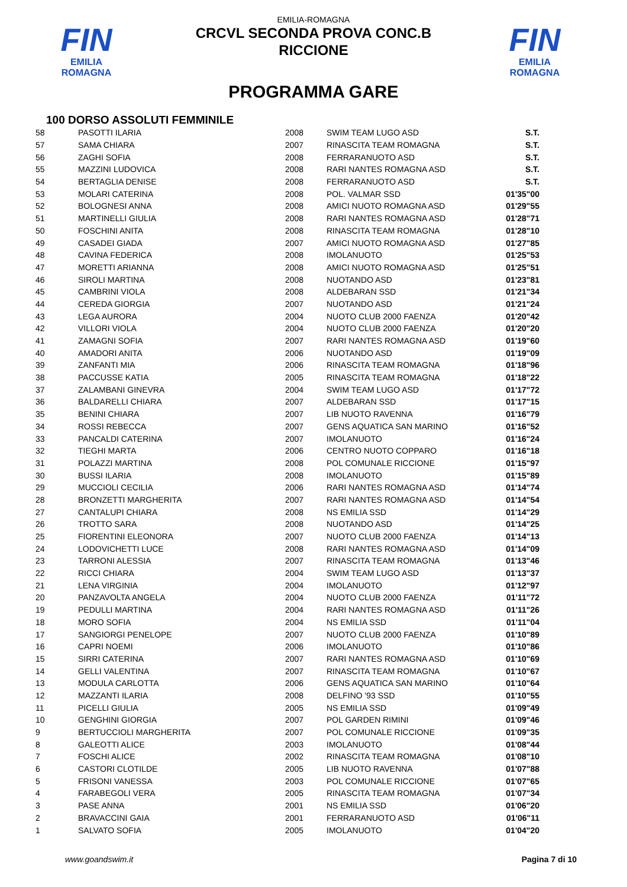FIN
EMILIA ROMAGNA
FIN
EMILIA ROMAGNA
EMILIA-ROMAGNA
CRCVL SECONDA PROVA CONC.B
RICCIONE
PROGRAMMA GARE
100 DORSO ASSOLUTI FEMMINILE
| 58 | PASOTTI ILARIA | 2008 | SWIM TEAM LUGO ASD | S.T. |
| 57 | SAMA CHIARA | 2007 | RINASCITA TEAM ROMAGNA | S.T. |
| 56 | ZAGHI SOFIA | 2008 | FERRARANUOTO ASD | S.T. |
| 55 | MAZZINI LUDOVICA | 2008 | RARI NANTES ROMAGNA ASD | S.T. |
| 54 | BERTAGLIA DENISE | 2008 | FERRARANUOTO ASD | S.T. |
| 53 | MOLARI CATERINA | 2008 | POL. VALMAR SSD | 01'35"00 |
| 52 | BOLOGNESI ANNA | 2008 | AMICI NUOTO ROMAGNA ASD | 01'29"55 |
| 51 | MARTINELLI GIULIA | 2008 | RARI NANTES ROMAGNA ASD | 01'28"71 |
| 50 | FOSCHINI ANITA | 2008 | RINASCITA TEAM ROMAGNA | 01'28"10 |
| 49 | CASADEI GIADA | 2007 | AMICI NUOTO ROMAGNA ASD | 01'27"85 |
| 48 | CAVINA FEDERICA | 2008 | IMOLANUOTO | 01'25"53 |
| 47 | MORETTI ARIANNA | 2008 | AMICI NUOTO ROMAGNA ASD | 01'25"51 |
| 46 | SIROLI MARTINA | 2008 | NUOTANDO ASD | 01'23"81 |
| 45 | CAMBRINI VIOLA | 2008 | ALDEBARAN SSD | 01'21"34 |
| 44 | CEREDA GIORGIA | 2007 | NUOTANDO ASD | 01'21"24 |
| 43 | LEGA AURORA | 2004 | NUOTO CLUB 2000 FAENZA | 01'20"42 |
| 42 | VILLORI VIOLA | 2004 | NUOTO CLUB 2000 FAENZA | 01'20"20 |
| 41 | ZAMAGNI SOFIA | 2007 | RARI NANTES ROMAGNA ASD | 01'19"60 |
| 40 | AMADORI ANITA | 2006 | NUOTANDO ASD | 01'19"09 |
| 39 | ZANFANTI MIA | 2006 | RINASCITA TEAM ROMAGNA | 01'18"96 |
| 38 | PACCUSSE KATIA | 2005 | RINASCITA TEAM ROMAGNA | 01'18"22 |
| 37 | ZALAMBANI GINEVRA | 2004 | SWIM TEAM LUGO ASD | 01'17"72 |
| 36 | BALDARELLI CHIARA | 2007 | ALDEBARAN SSD | 01'17"15 |
| 35 | BENINI CHIARA | 2007 | LIB NUOTO RAVENNA | 01'16"79 |
| 34 | ROSSI REBECCA | 2007 | GENS AQUATICA SAN MARINO | 01'16"52 |
| 33 | PANCALDI CATERINA | 2007 | IMOLANUOTO | 01'16"24 |
| 32 | TIEGHI MARTA | 2006 | CENTRO NUOTO COPPARO | 01'16"18 |
| 31 | POLAZZI MARTINA | 2008 | POL COMUNALE RICCIONE | 01'15"97 |
| 30 | BUSSI ILARIA | 2008 | IMOLANUOTO | 01'15"89 |
| 29 | MUCCIOLI CECILIA | 2006 | RARI NANTES ROMAGNA ASD | 01'14"74 |
| 28 | BRONZETTI MARGHERITA | 2007 | RARI NANTES ROMAGNA ASD | 01'14"54 |
| 27 | CANTALUPI CHIARA | 2008 | NS EMILIA SSD | 01'14"29 |
| 26 | TROTTO SARA | 2008 | NUOTANDO ASD | 01'14"25 |
| 25 | FIORENTINI ELEONORA | 2007 | NUOTO CLUB 2000 FAENZA | 01'14"13 |
| 24 | LODOVICHETTI LUCE | 2008 | RARI NANTES ROMAGNA ASD | 01'14"09 |
| 23 | TARRONI ALESSIA | 2007 | RINASCITA TEAM ROMAGNA | 01'13"46 |
| 22 | RICCI CHIARA | 2004 | SWIM TEAM LUGO ASD | 01'13"37 |
| 21 | LENA VIRGINIA | 2004 | IMOLANUOTO | 01'12"97 |
| 20 | PANZAVOLTA ANGELA | 2004 | NUOTO CLUB 2000 FAENZA | 01'11"72 |
| 19 | PEDULLI MARTINA | 2004 | RARI NANTES ROMAGNA ASD | 01'11"26 |
| 18 | MORO SOFIA | 2004 | NS EMILIA SSD | 01'11"04 |
| 17 | SANGIORGI PENELOPE | 2007 | NUOTO CLUB 2000 FAENZA | 01'10"89 |
| 16 | CAPRI NOEMI | 2006 | IMOLANUOTO | 01'10"86 |
| 15 | SIRRI CATERINA | 2007 | RARI NANTES ROMAGNA ASD | 01'10"69 |
| 14 | GELLI VALENTINA | 2007 | RINASCITA TEAM ROMAGNA | 01'10"67 |
| 13 | MODULA CARLOTTA | 2006 | GENS AQUATICA SAN MARINO | 01'10"64 |
| 12 | MAZZANTI ILARIA | 2008 | DELFINO '93 SSD | 01'10"55 |
| 11 | PICELLI GIULIA | 2005 | NS EMILIA SSD | 01'09"49 |
| 10 | GENGHINI GIORGIA | 2007 | POL GARDEN RIMINI | 01'09"46 |
| 9 | BERTUCCIOLI MARGHERITA | 2007 | POL COMUNALE RICCIONE | 01'09"35 |
| 8 | GALEOTTI ALICE | 2003 | IMOLANUOTO | 01'08"44 |
| 7 | FOSCHI ALICE | 2002 | RINASCITA TEAM ROMAGNA | 01'08"10 |
| 6 | CASTORI CLOTILDE | 2005 | LIB NUOTO RAVENNA | 01'07"88 |
| 5 | FRISONI VANESSA | 2003 | POL COMUNALE RICCIONE | 01'07"65 |
| 4 | FARABEGOLI VERA | 2005 | RINASCITA TEAM ROMAGNA | 01'07"34 |
| 3 | PASE ANNA | 2001 | NS EMILIA SSD | 01'06"20 |
| 2 | BRAVACCINI GAIA | 2001 | FERRARANUOTO ASD | 01'06"11 |
| 1 | SALVATO SOFIA | 2005 | IMOLANUOTO | 01'04"20 |
www.goandswim.it Pagina 7 di 10